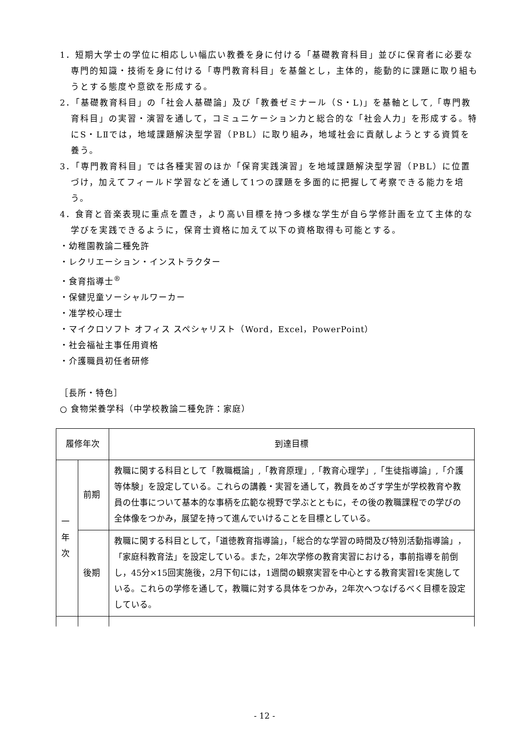1．短期大学士の学位に相応しい幅広い教養を身に付ける「基礎教育科目」並びに保育者に必要な専門的知識・技術を身に付ける「専門教育科目」を基盤とし，主体的，能動的に課題に取り組もうとする態度や意欲を形成する。
2．「基礎教育科目」の「社会人基礎論」及び「教養ゼミナール（S・L)」を基軸として,「専門教育科目」の実習・演習を通して，コミュニケーション力と総合的な「社会人力」を形成する。特にS・LⅡでは，地域課題解決型学習（PBL）に取り組み，地域社会に貢献しようとする資質を養う。
3．「専門教育科目」では各種実習のほか「保育実践演習」を地域課題解決型学習（PBL）に位置づけ，加えてフィールド学習などを通して1つの課題を多面的に把握して考察できる能力を培う。
4．食育と音楽表現に重点を置き，より高い目標を持つ多様な学生が自ら学修計画を立て主体的な学びを実践できるように，保育士資格に加えて以下の資格取得も可能とする。
・幼稚園教論二種免許
・レクリエーション・インストラクター
・食育指導士<sup>®</sup>
・保健児童ソーシャルワーカー
・准学校心理士
・マイクロソフト オフィス スペシャリスト（Word，Excel，PowerPoint）
・社会福祉主事任用資格
・介護職員初任者研修
［長所・特色］
○ 食物栄養学科（中学校教論二種免許：家庭）
| 履修年次 | | 到達目標 |
| --- | --- | --- |
| 一 年 次 | 前期 | 教職に関する科目として「教職概論」,「教育原理」,「教育心理学」,「生徒指導論」,「介護等体験」を設定している。これらの講義・実習を通して，教員をめざす学生が学校教育や教員の仕事について基本的な事柄を広範な視野で学ぶとともに，その後の教職課程での学びの全体像をつかみ，展望を持って進んでいけることを目標としている。 |
| | 後期 | 教職に関する科目として，「道徳教育指導論」，「総合的な学習の時間及び特別活動指導論」，「家庭科教育法」を設定している。また，2年次学修の教育実習における，事前指導を前倒し，45分×15回実施後，2月下旬には，1週間の観察実習を中心とする教育実習Iを実施している。これらの学修を通して，教職に対する具体をつかみ，2年次へつなげるべく目標を設定している。 |
- 12 -